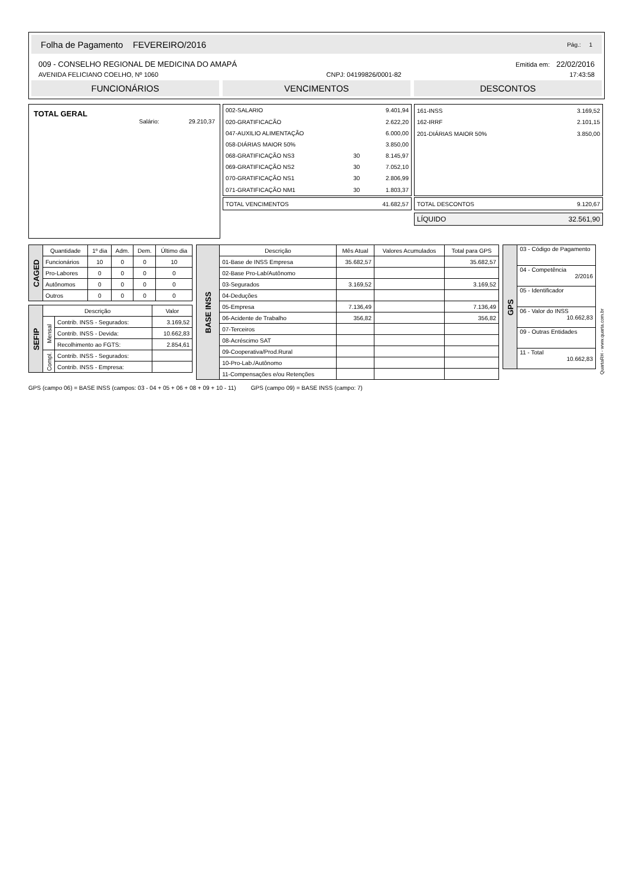Folha de Pagamento FEVEREIRO/2016 Pág.: 1
009 - CONSELHO REGIONAL DE MEDICINA DO AMAPÁ Emitida em: 22/02/2016
AVENIDA FELICIANO COELHO, Nº 1060 CNPJ: 04199826/0001-82 17:43:58
FUNCIONÁRIOS VENCIMENTOS DESCONTOS
TOTAL GERAL
Salário: 29.210,37
| 002-SALARIO | | 9.401,94 |
| 020-GRATIFICACÃO | | 2.622,20 |
| 047-AUXILIO ALIMENTAÇÃO | | 6.000,00 |
| 058-DIÁRIAS MAIOR 50% | | 3.850,00 |
| 068-GRATIFICAÇÃO NS3 | 30 | 8.145,97 |
| 069-GRATIFICAÇÃO NS2 | 30 | 7.052,10 |
| 070-GRATIFICAÇÃO NS1 | 30 | 2.806,99 |
| 071-GRATIFICAÇÃO NM1 | 30 | 1.803,37 |
| TOTAL VENCIMENTOS | 41.682,57 |
| 161-INSS | 3.169,52 |
| 162-IRRF | 2.101,15 |
| 201-DIÁRIAS MAIOR 50% | 3.850,00 |
| TOTAL DESCONTOS | 9.120,67 |
| LÍQUIDO | 32.561,90 |
| CAGED | Quantidade | 1º dia | Adm. | Dem. | Último dia |
| | Funcionários | 10 | 0 | 0 | 10 |
| | Pro-Labores | 0 | 0 | 0 | 0 |
| | Autônomos | 0 | 0 | 0 | 0 |
| | Outros | 0 | 0 | 0 | 0 |
| SEFIP | Descrição | | Valor |
| | Mensal | Contrib. INSS - Segurados: | 3.169,52 |
| | | Contrib. INSS - Devida: | 10.662,83 |
| | | Recolhimento ao FGTS: | 2.854,61 |
| | Compl. | Contrib. INSS - Segurados: | |
| | | Contrib. INSS - Empresa: | |
| BASE INSS | Descrição | Mês Atual | Valores Acumulados | Total para GPS |
| | 01-Base de INSS Empresa | 35.682,57 | | 35.682,57 |
| | 02-Base Pro-Lab/Autônomo | | | |
| | 03-Segurados | 3.169,52 | | 3.169,52 |
| | 04-Deduções | | | |
| | 05-Empresa | 7.136,49 | | 7.136,49 |
| | 06-Acidente de Trabalho | 356,82 | | 356,82 |
| | 07-Terceiros | | | |
| | 08-Acréscimo SAT | | | |
| | 09-Cooperativa/Prod.Rural | | | |
| | 10-Pro-Lab./Autônomo | | | |
| | 11-Compensações e/ou Retenções | | | |
| GPS | 03 - Código de Pagamento |
| | 04 - Competência 2/2016 |
| | 05 - Identificador |
| | 06 - Valor do INSS 10.662,83 |
| | 09 - Outras Entidades |
| | 11 - Total 10.662,83 |
QuartaRH - www.quarta.com.br
GPS (campo 06) = BASE INSS (campos: 03 - 04 + 05 + 06 + 08 + 09 + 10 - 11) GPS (campo 09) = BASE INSS (campo: 7)